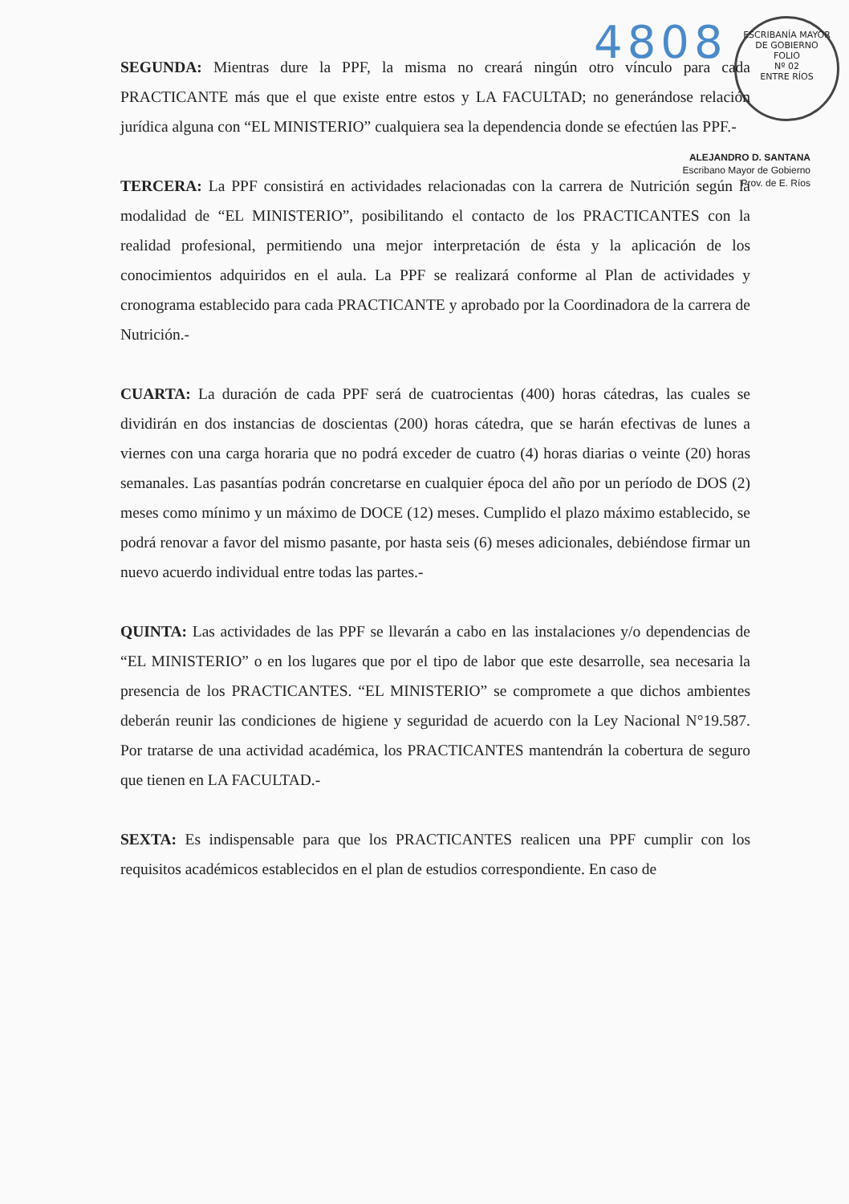4808
ESCRIBANÍA MAYOR DE GOBIERNO
FOLIO
Nº 02
ENTRE RÍOS
ALEJANDRO D. SANTANA
Escribano Mayor de Gobierno
Prov. de E. Ríos
SEGUNDA: Mientras dure la PPF, la misma no creará ningún otro vínculo para cada PRACTICANTE más que el que existe entre estos y LA FACULTAD; no generándose relación jurídica alguna con “EL MINISTERIO” cualquiera sea la dependencia donde se efectúen las PPF.-
TERCERA: La PPF consistirá en actividades relacionadas con la carrera de Nutrición según la modalidad de “EL MINISTERIO”, posibilitando el contacto de los PRACTICANTES con la realidad profesional, permitiendo una mejor interpretación de ésta y la aplicación de los conocimientos adquiridos en el aula. La PPF se realizará conforme al Plan de actividades y cronograma establecido para cada PRACTICANTE y aprobado por la Coordinadora de la carrera de Nutrición.-
CUARTA: La duración de cada PPF será de cuatrocientas (400) horas cátedras, las cuales se dividirán en dos instancias de doscientas (200) horas cátedra, que se harán efectivas de lunes a viernes con una carga horaria que no podrá exceder de cuatro (4) horas diarias o veinte (20) horas semanales. Las pasantías podrán concretarse en cualquier época del año por un período de DOS (2) meses como mínimo y un máximo de DOCE (12) meses. Cumplido el plazo máximo establecido, se podrá renovar a favor del mismo pasante, por hasta seis (6) meses adicionales, debiéndose firmar un nuevo acuerdo individual entre todas las partes.-
QUINTA: Las actividades de las PPF se llevarán a cabo en las instalaciones y/o dependencias de “EL MINISTERIO” o en los lugares que por el tipo de labor que este desarrolle, sea necesaria la presencia de los PRACTICANTES. “EL MINISTERIO” se compromete a que dichos ambientes deberán reunir las condiciones de higiene y seguridad de acuerdo con la Ley Nacional N°19.587. Por tratarse de una actividad académica, los PRACTICANTES mantendrán la cobertura de seguro que tienen en LA FACULTAD.-
SEXTA: Es indispensable para que los PRACTICANTES realicen una PPF cumplir con los requisitos académicos establecidos en el plan de estudios correspondiente. En caso de